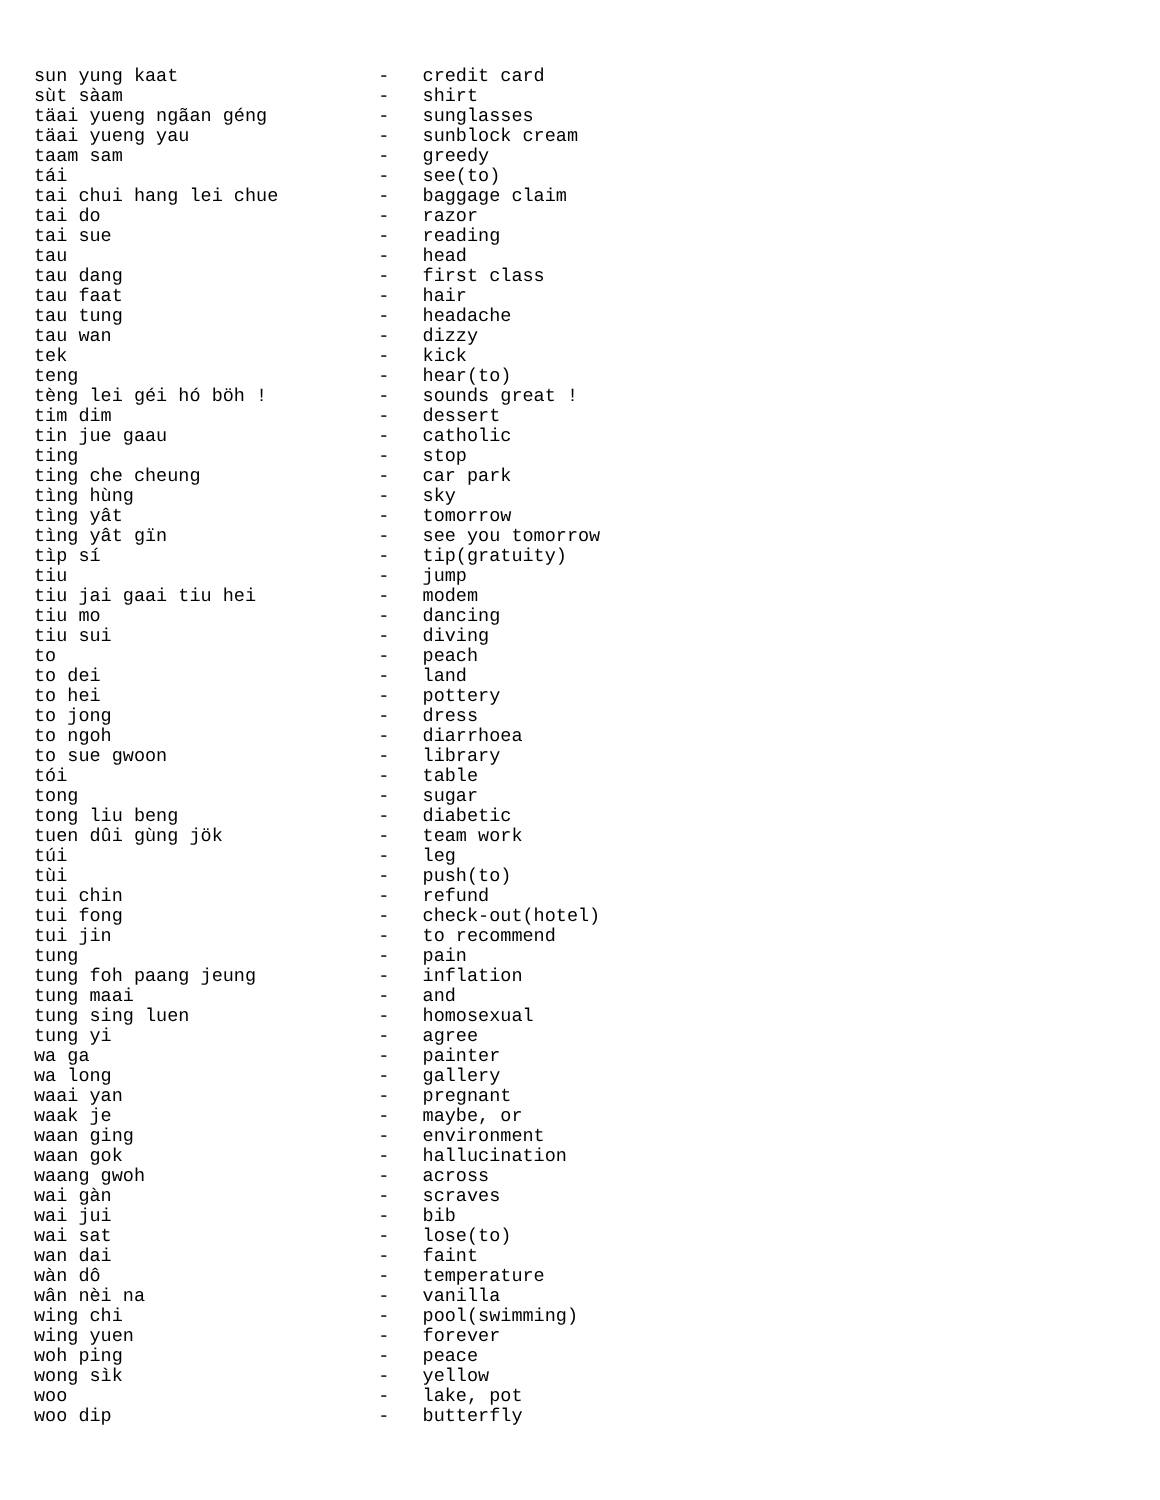sun yung kaat                  -   credit card
sùt sàam                       -   shirt
täai yueng ngãan géng          -   sunglasses
täai yueng yau                 -   sunblock cream
taam sam                       -   greedy
tái                            -   see(to)
tai chui hang lei chue         -   baggage claim
tai do                         -   razor
tai sue                        -   reading
tau                            -   head
tau dang                       -   first class
tau faat                       -   hair
tau tung                       -   headache
tau wan                        -   dizzy
tek                            -   kick
teng                           -   hear(to)
tèng lei géi hó böh !          -   sounds great !
tim dim                        -   dessert
tin jue gaau                   -   catholic
ting                           -   stop
ting che cheung                -   car park
tìng hùng                      -   sky
tìng yât                       -   tomorrow
tìng yât gïn                   -   see you tomorrow
tìp sí                         -   tip(gratuity)
tiu                            -   jump
tiu jai gaai tiu hei           -   modem
tiu mo                         -   dancing
tiu sui                        -   diving
to                             -   peach
to dei                         -   land
to hei                         -   pottery
to jong                        -   dress
to ngoh                        -   diarrhoea
to sue gwoon                   -   library
tói                            -   table
tong                           -   sugar
tong liu beng                  -   diabetic
tuen dûi gùng jök              -   team work
túi                            -   leg
tùi                            -   push(to)
tui chin                       -   refund
tui fong                       -   check-out(hotel)
tui jin                        -   to recommend
tung                           -   pain
tung foh paang jeung           -   inflation
tung maai                      -   and
tung sing luen                 -   homosexual
tung yi                        -   agree
wa ga                          -   painter
wa long                        -   gallery
waai yan                       -   pregnant
waak je                        -   maybe, or
waan ging                      -   environment
waan gok                       -   hallucination
waang gwoh                     -   across
wai gàn                        -   scraves
wai jui                        -   bib
wai sat                        -   lose(to)
wan dai                        -   faint
wàn dô                         -   temperature
wân nèi na                     -   vanilla
wing chi                       -   pool(swimming)
wing yuen                      -   forever
woh ping                       -   peace
wong sìk                       -   yellow
woo                            -   lake, pot
woo dip                        -   butterfly